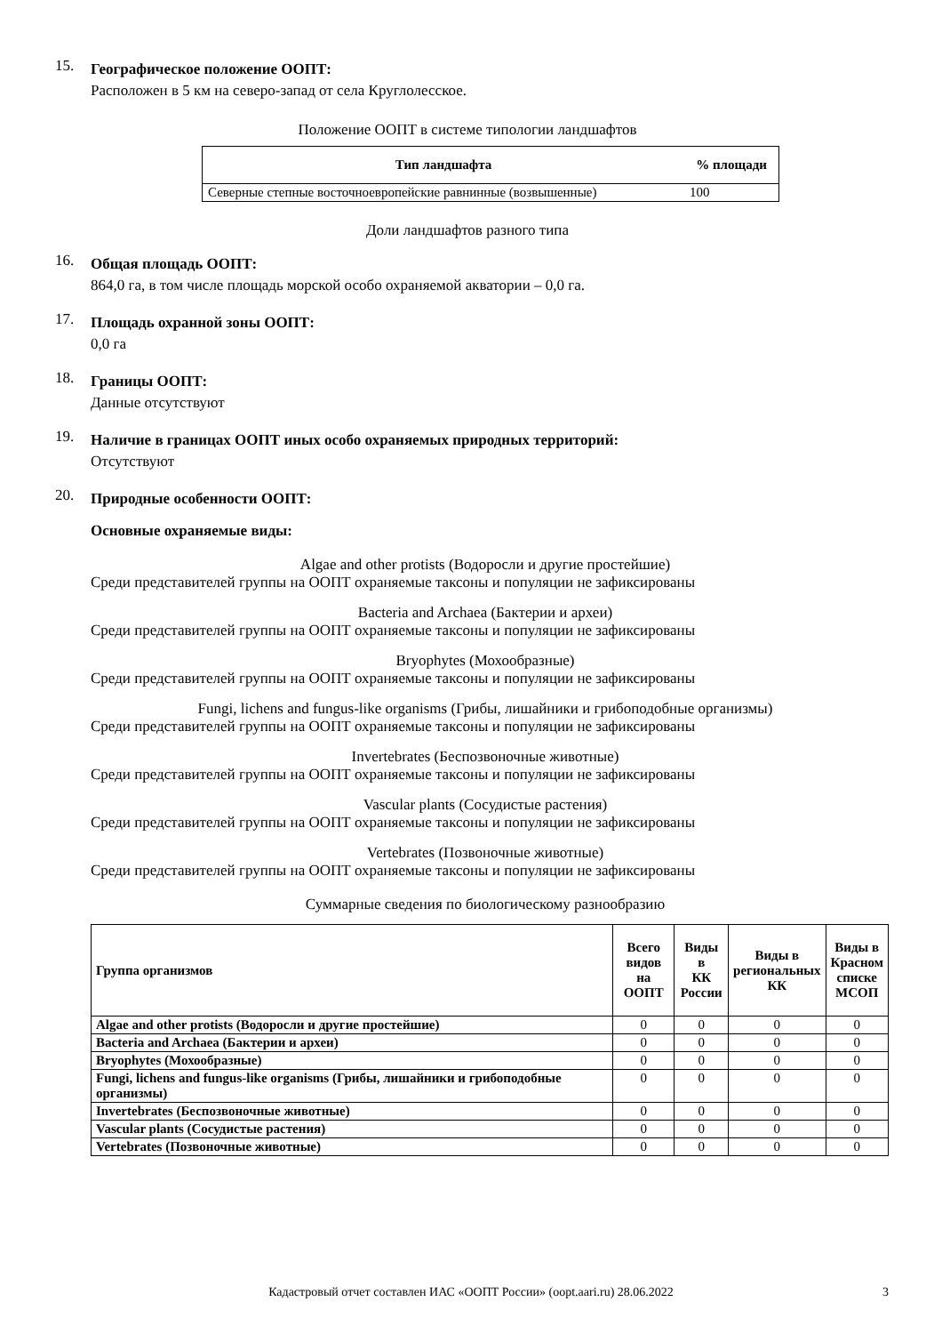15.
Географическое положение ООПТ:
Расположен в 5 км на северо-запад от села Круглолесское.
Положение ООПТ в системе типологии ландшафтов
| Тип ландшафта | % площади |
| --- | --- |
| Северные степные восточноевропейские равнинные (возвышенные) | 100 |
Доли ландшафтов разного типа
16.
Общая площадь ООПТ:
864,0 га, в том числе площадь морской особо охраняемой акватории – 0,0 га.
17.
Площадь охранной зоны ООПТ:
0,0 га
18.
Границы ООПТ:
Данные отсутствуют
19.
Наличие в границах ООПТ иных особо охраняемых природных территорий:
Отсутствуют
20.
Природные особенности ООПТ:
Основные охраняемые виды:
Algae and other protists (Водоросли и другие простейшие)
Среди представителей группы на ООПТ охраняемые таксоны и популяции не зафиксированы
Bacteria and Archaea (Бактерии и археи)
Среди представителей группы на ООПТ охраняемые таксоны и популяции не зафиксированы
Bryophytes (Мохообразные)
Среди представителей группы на ООПТ охраняемые таксоны и популяции не зафиксированы
Fungi, lichens and fungus-like organisms (Грибы, лишайники и грибоподобные организмы)
Среди представителей группы на ООПТ охраняемые таксоны и популяции не зафиксированы
Invertebrates (Беспозвоночные животные)
Среди представителей группы на ООПТ охраняемые таксоны и популяции не зафиксированы
Vascular plants (Сосудистые растения)
Среди представителей группы на ООПТ охраняемые таксоны и популяции не зафиксированы
Vertebrates (Позвоночные животные)
Среди представителей группы на ООПТ охраняемые таксоны и популяции не зафиксированы
Суммарные сведения по биологическому разнообразию
| Группа организмов | Всего видов на ООПТ | Виды в КК России | Виды в региональных КК | Виды в Красном списке МСОП |
| --- | --- | --- | --- | --- |
| Algae and other protists (Водоросли и другие простейшие) | 0 | 0 | 0 | 0 |
| Bacteria and Archaea (Бактерии и археи) | 0 | 0 | 0 | 0 |
| Bryophytes (Мохообразные) | 0 | 0 | 0 | 0 |
| Fungi, lichens and fungus-like organisms (Грибы, лишайники и грибоподобные организмы) | 0 | 0 | 0 | 0 |
| Invertebrates (Беспозвоночные животные) | 0 | 0 | 0 | 0 |
| Vascular plants (Сосудистые растения) | 0 | 0 | 0 | 0 |
| Vertebrates (Позвоночные животные) | 0 | 0 | 0 | 0 |
Кадастровый отчет составлен ИАС «ООПТ России» (oopt.aari.ru) 28.06.2022 3